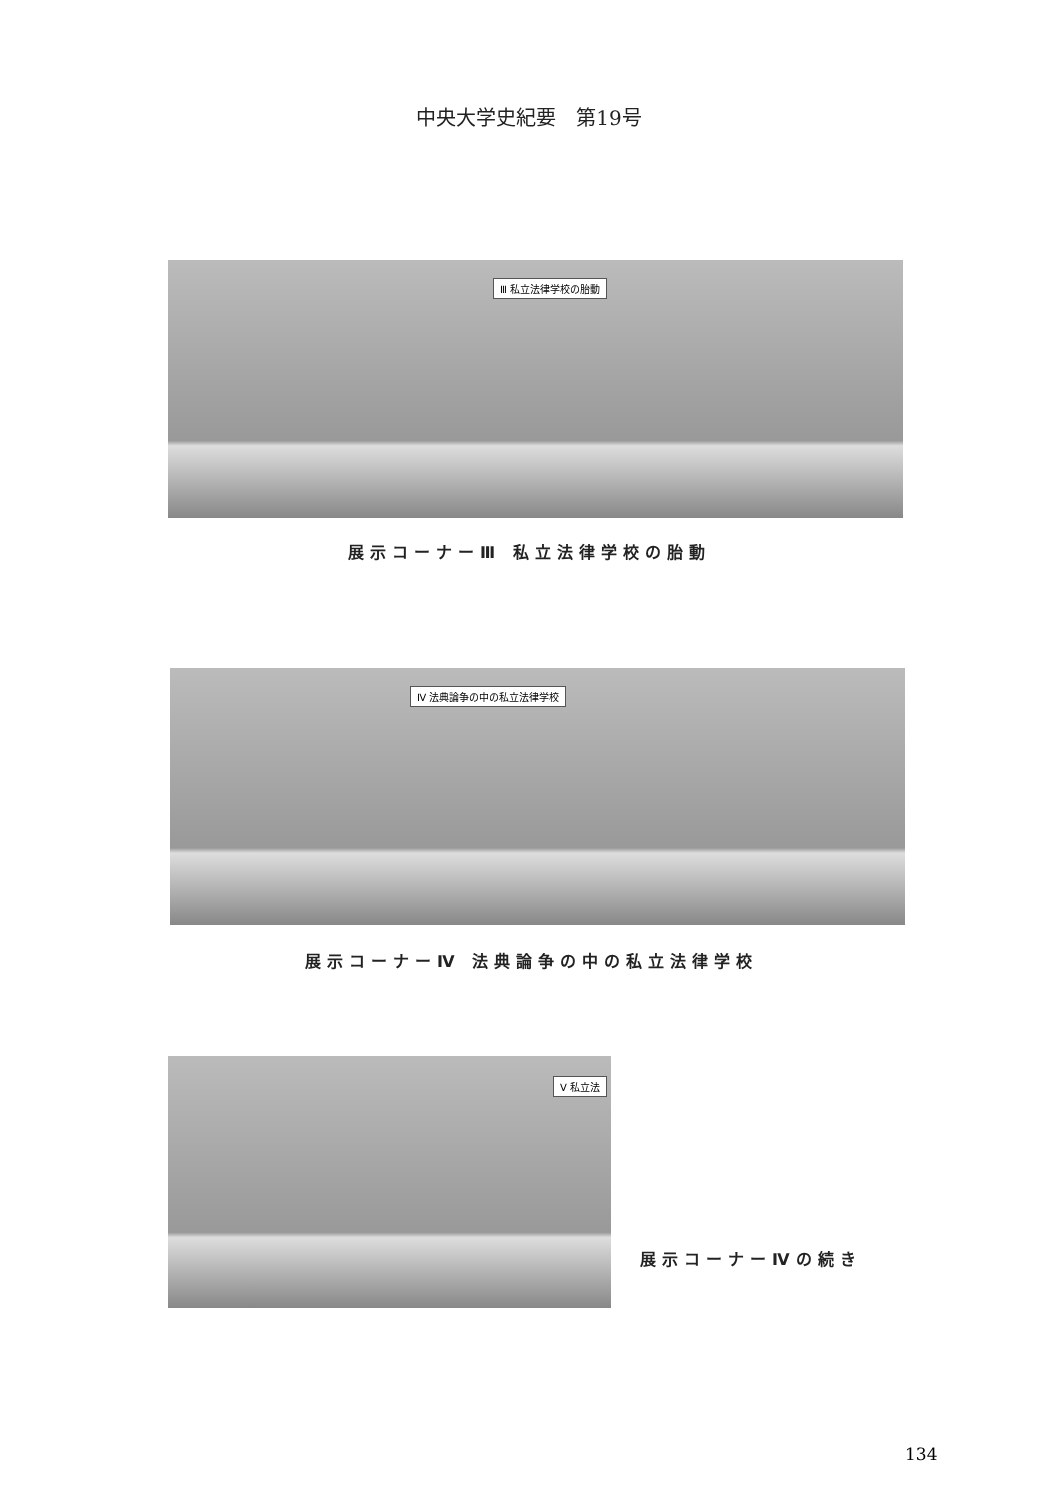中央大学史紀要　第19号
Ⅲ 私立法律学校の胎動
展示コーナーⅢ 私立法律学校の胎動
Ⅳ 法典論争の中の私立法律学校
展示コーナーⅣ 法典論争の中の私立法律学校
Ⅴ 私立法
展示コーナーⅣの続き
134